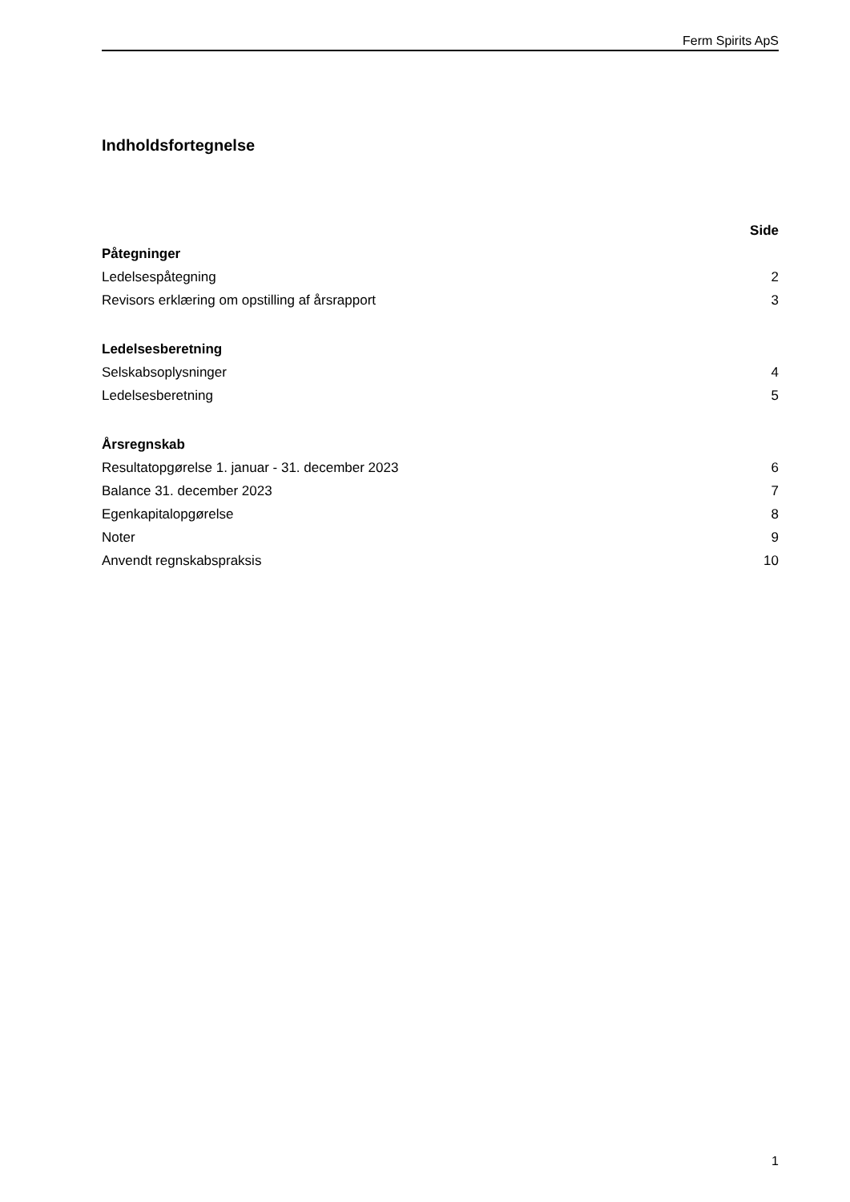Ferm Spirits ApS
Indholdsfortegnelse
| | Side |
| --- | --- |
| Påtegninger | |
| Ledelsespåtegning | 2 |
| Revisors erklæring om opstilling af årsrapport | 3 |
| Ledelsesberetning | |
| Selskabsoplysninger | 4 |
| Ledelsesberetning | 5 |
| Årsregnskab | |
| Resultatopgørelse 1. januar - 31. december 2023 | 6 |
| Balance 31. december 2023 | 7 |
| Egenkapitalopgørelse | 8 |
| Noter | 9 |
| Anvendt regnskabspraksis | 10 |
1